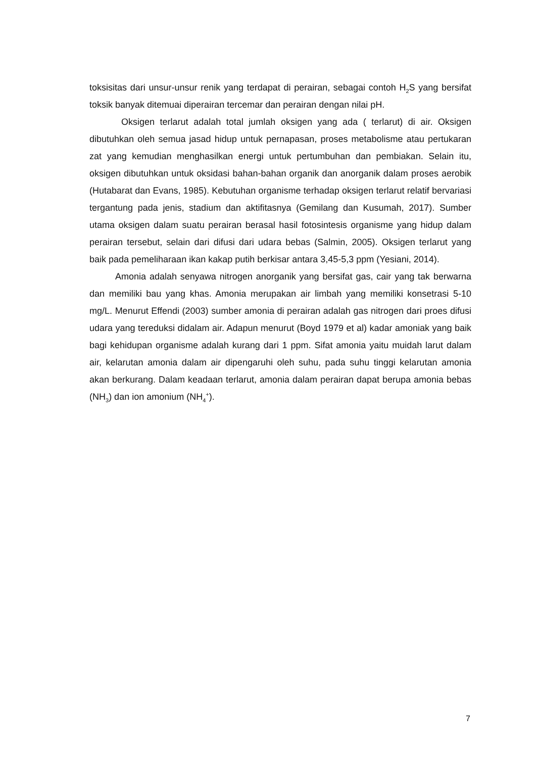toksisitas dari unsur-unsur renik yang terdapat di perairan, sebagai contoh H<sub>2</sub>S yang bersifat toksik banyak ditemuai diperairan tercemar dan perairan dengan nilai pH.
Oksigen terlarut adalah total jumlah oksigen yang ada ( terlarut) di air. Oksigen dibutuhkan oleh semua jasad hidup untuk pernapasan, proses metabolisme atau pertukaran zat yang kemudian menghasilkan energi untuk pertumbuhan dan pembiakan. Selain itu, oksigen dibutuhkan untuk oksidasi bahan-bahan organik dan anorganik dalam proses aerobik (Hutabarat dan Evans, 1985). Kebutuhan organisme terhadap oksigen terlarut relatif bervariasi tergantung pada jenis, stadium dan aktifitasnya (Gemilang dan Kusumah, 2017). Sumber utama oksigen dalam suatu perairan berasal hasil fotosintesis organisme yang hidup dalam perairan tersebut, selain dari difusi dari udara bebas (Salmin, 2005). Oksigen terlarut yang baik pada pemeliharaan ikan kakap putih berkisar antara 3,45-5,3 ppm (Yesiani, 2014).
Amonia adalah senyawa nitrogen anorganik yang bersifat gas, cair yang tak berwarna dan memiliki bau yang khas. Amonia merupakan air limbah yang memiliki konsetrasi 5-10 mg/L. Menurut Effendi (2003) sumber amonia di perairan adalah gas nitrogen dari proes difusi udara yang tereduksi didalam air. Adapun menurut (Boyd 1979 et al) kadar amoniak yang baik bagi kehidupan organisme adalah kurang dari 1 ppm. Sifat amonia yaitu muidah larut dalam air, kelarutan amonia dalam air dipengaruhi oleh suhu, pada suhu tinggi kelarutan amonia akan berkurang. Dalam keadaan terlarut, amonia dalam perairan dapat berupa amonia bebas (NH<sub>3</sub>) dan ion amonium (NH<sub>4</sub><sup>+</sup>).
7